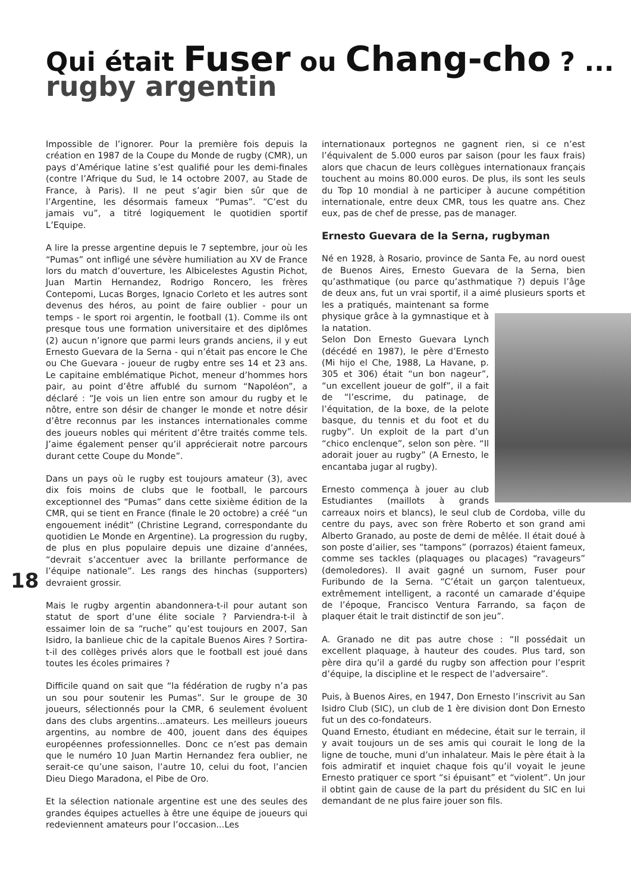Qui était Fuser ou Chang-cho ? ...
rugby argentin
Impossible de l’ignorer. Pour la première fois depuis la création en 1987 de la Coupe du Monde de rugby (CMR), un pays d’Amérique latine s’est qualifié pour les demi-finales (contre l’Afrique du Sud, le 14 octobre 2007, au Stade de France, à Paris). Il ne peut s’agir bien sûr que de l’Argentine, les désormais fameux “Pumas”. “C’est du jamais vu”, a titré logiquement le quotidien sportif L’Equipe.
A lire la presse argentine depuis le 7 septembre, jour où les “Pumas” ont infligé une sévère humiliation au XV de France lors du match d’ouverture, les Albicelestes Agustin Pichot, Juan Martin Hernandez, Rodrigo Roncero, les frères Contepomi, Lucas Borges, Ignacio Corleto et les autres sont devenus des héros, au point de faire oublier - pour un temps - le sport roi argentin, le football (1). Comme ils ont presque tous une formation universitaire et des diplômes (2) aucun n’ignore que parmi leurs grands anciens, il y eut Ernesto Guevara de la Serna - qui n’était pas encore le Che ou Che Guevara - joueur de rugby entre ses 14 et 23 ans. Le capitaine emblématique Pichot, meneur d’hommes hors pair, au point d’être affublé du surnom “Napoléon”, a déclaré : “Je vois un lien entre son amour du rugby et le nôtre, entre son désir de changer le monde et notre désir d’être reconnus par les instances internationales comme des joueurs nobles qui méritent d’être traités comme tels. J’aime également penser qu’il apprécierait notre parcours durant cette Coupe du Monde”.
Dans un pays où le rugby est toujours amateur (3), avec dix fois moins de clubs que le football, le parcours exceptionnel des “Pumas” dans cette sixième édition de la CMR, qui se tient en France (finale le 20 octobre) a créé “un engouement inédit” (Christine Legrand, correspondante du quotidien Le Monde en Argentine). La progression du rugby, de plus en plus populaire depuis une dizaine d’années, “devrait s’accentuer avec la brillante performance de l’équipe nationale”. Les rangs des hinchas (supporters) devraient grossir.
Mais le rugby argentin abandonnera-t-il pour autant son statut de sport d’une élite sociale ? Parviendra-t-il à essaimer loin de sa “ruche” qu’est toujours en 2007, San Isidro, la banlieue chic de la capitale Buenos Aires ? Sortira-t-il des collèges privés alors que le football est joué dans toutes les écoles primaires ?
Difficile quand on sait que “la fédération de rugby n’a pas un sou pour soutenir les Pumas”. Sur le groupe de 30 joueurs, sélectionnés pour la CMR, 6 seulement évoluent dans des clubs argentins...amateurs. Les meilleurs joueurs argentins, au nombre de 400, jouent dans des équipes européennes professionnelles. Donc ce n’est pas demain que le numéro 10 Juan Martin Hernandez fera oublier, ne serait-ce qu’une saison, l’autre 10, celui du foot, l’ancien Dieu Diego Maradona, el Pibe de Oro.
Et la sélection nationale argentine est une des seules des grandes équipes actuelles à être une équipe de joueurs qui redeviennent amateurs pour l’occasion...Les
internationaux portegnos ne gagnent rien, si ce n’est l’équivalent de 5.000 euros par saison (pour les faux frais) alors que chacun de leurs collègues internationaux français touchent au moins 80.000 euros. De plus, ils sont les seuls du Top 10 mondial à ne participer à aucune compétition internationale, entre deux CMR, tous les quatre ans. Chez eux, pas de chef de presse, pas de manager.
Ernesto Guevara de la Serna, rugbyman
Né en 1928, à Rosario, province de Santa Fe, au nord ouest de Buenos Aires, Ernesto Guevara de la Serna, bien qu’asthmatique (ou parce qu’asthmatique ?) depuis l’âge de deux ans, fut un vrai sportif, il a aimé plusieurs sports et les a pratiqués, maintenant sa forme physique grâce à la gymnastique et à la natation.
Selon Don Ernesto Guevara Lynch (décédé en 1987), le père d’Ernesto (Mi hijo el Che, 1988, La Havane, p. 305 et 306) était “un bon nageur”, “un excellent joueur de golf”, il a fait de “l’escrime, du patinage, de l’équitation, de la boxe, de la pelote basque, du tennis et du foot et du rugby”. Un exploit de la part d’un “chico enclenque”, selon son père. “Il adorait jouer au rugby” (A Ernesto, le encantaba jugar al rugby).
Ernesto commença à jouer au club Estudiantes (maillots à grands carreaux noirs et blancs), le seul club de Cordoba, ville du centre du pays, avec son frère Roberto et son grand ami Alberto Granado, au poste de demi de mêlée. Il était doué à son poste d’ailier, ses “tampons” (porrazos) étaient fameux, comme ses tackles (plaquages ou placages) “ravageurs” (demoledores). Il avait gagné un surnom, Fuser pour Furibundo de la Serna. “C’était un garçon talentueux, extrêmement intelligent, a raconté un camarade d’équipe de l’époque, Francisco Ventura Farrando, sa façon de plaquer était le trait distinctif de son jeu”.
A. Granado ne dit pas autre chose : “Il possédait un excellent plaquage, à hauteur des coudes. Plus tard, son père dira qu’il a gardé du rugby son affection pour l’esprit d’équipe, la discipline et le respect de l’adversaire”.
Puis, à Buenos Aires, en 1947, Don Ernesto l’inscrivit au San Isidro Club (SIC), un club de 1 ère division dont Don Ernesto fut un des co-fondateurs.
Quand Ernesto, étudiant en médecine, était sur le terrain, il y avait toujours un de ses amis qui courait le long de la ligne de touche, muni d’un inhalateur. Mais le père était à la fois admiratif et inquiet chaque fois qu’il voyait le jeune Ernesto pratiquer ce sport “si épuisant” et “violent”. Un jour il obtint gain de cause de la part du président du SIC en lui demandant de ne plus faire jouer son fils.
18